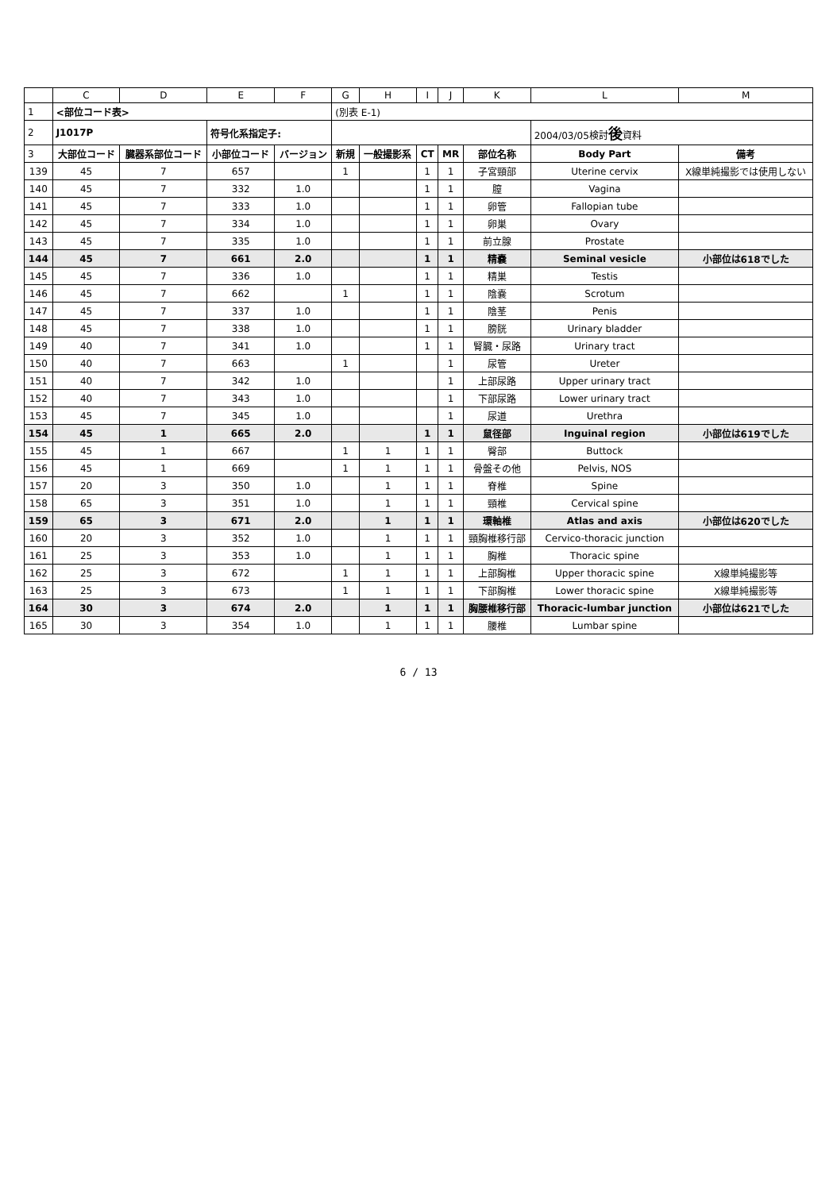| | C | D | E | F | G | H | I | J | K | L | M |
| 1 | <部位コード表> | | | | (別表 E-1) | | | | | | |
| 2 | J1017P | | 符号化系指定子: | | | | | | | 2004/03/05検討 後 資料 | |
| 3 | 大部位コード | 臓器系部位コード | 小部位コード | バージョン | 新規 | 一般撮影系 | CT | MR | 部位名称 | Body Part | 備考 |
| 139 | 45 | 7 | 657 | | 1 | | 1 | 1 | 子宮頸部 | Uterine cervix | X線単純撮影では使用しない |
| 140 | 45 | 7 | 332 | 1.0 | | | 1 | 1 | 膣 | Vagina | |
| 141 | 45 | 7 | 333 | 1.0 | | | 1 | 1 | 卵管 | Fallopian tube | |
| 142 | 45 | 7 | 334 | 1.0 | | | 1 | 1 | 卵巣 | Ovary | |
| 143 | 45 | 7 | 335 | 1.0 | | | 1 | 1 | 前立腺 | Prostate | |
| 144 | 45 | 7 | 661 | 2.0 | | | 1 | 1 | 精嚢 | Seminal vesicle | 小部位は618でした |
| 145 | 45 | 7 | 336 | 1.0 | | | 1 | 1 | 精巣 | Testis | |
| 146 | 45 | 7 | 662 | | 1 | | 1 | 1 | 陰嚢 | Scrotum | |
| 147 | 45 | 7 | 337 | 1.0 | | | 1 | 1 | 陰茎 | Penis | |
| 148 | 45 | 7 | 338 | 1.0 | | | 1 | 1 | 膀胱 | Urinary bladder | |
| 149 | 40 | 7 | 341 | 1.0 | | | 1 | 1 | 腎臓・尿路 | Urinary tract | |
| 150 | 40 | 7 | 663 | | 1 | | | 1 | 尿管 | Ureter | |
| 151 | 40 | 7 | 342 | 1.0 | | | | 1 | 上部尿路 | Upper urinary tract | |
| 152 | 40 | 7 | 343 | 1.0 | | | | 1 | 下部尿路 | Lower urinary tract | |
| 153 | 45 | 7 | 345 | 1.0 | | | | 1 | 尿道 | Urethra | |
| 154 | 45 | 1 | 665 | 2.0 | | | 1 | 1 | 鼠径部 | Inguinal region | 小部位は619でした |
| 155 | 45 | 1 | 667 | | 1 | 1 | 1 | 1 | 臀部 | Buttock | |
| 156 | 45 | 1 | 669 | | 1 | 1 | 1 | 1 | 骨盤その他 | Pelvis, NOS | |
| 157 | 20 | 3 | 350 | 1.0 | | 1 | 1 | 1 | 脊椎 | Spine | |
| 158 | 65 | 3 | 351 | 1.0 | | 1 | 1 | 1 | 頸椎 | Cervical spine | |
| 159 | 65 | 3 | 671 | 2.0 | | 1 | 1 | 1 | 環軸椎 | Atlas and axis | 小部位は620でした |
| 160 | 20 | 3 | 352 | 1.0 | | 1 | 1 | 1 | 頸胸椎移行部 | Cervico-thoracic junction | |
| 161 | 25 | 3 | 353 | 1.0 | | 1 | 1 | 1 | 胸椎 | Thoracic spine | |
| 162 | 25 | 3 | 672 | | 1 | 1 | 1 | 1 | 上部胸椎 | Upper thoracic spine | X線単純撮影等 |
| 163 | 25 | 3 | 673 | | 1 | 1 | 1 | 1 | 下部胸椎 | Lower thoracic spine | X線単純撮影等 |
| 164 | 30 | 3 | 674 | 2.0 | | 1 | 1 | 1 | 胸腰椎移行部 | Thoracic-lumbar junction | 小部位は621でした |
| 165 | 30 | 3 | 354 | 1.0 | | 1 | 1 | 1 | 腰椎 | Lumbar spine | |
6 / 13